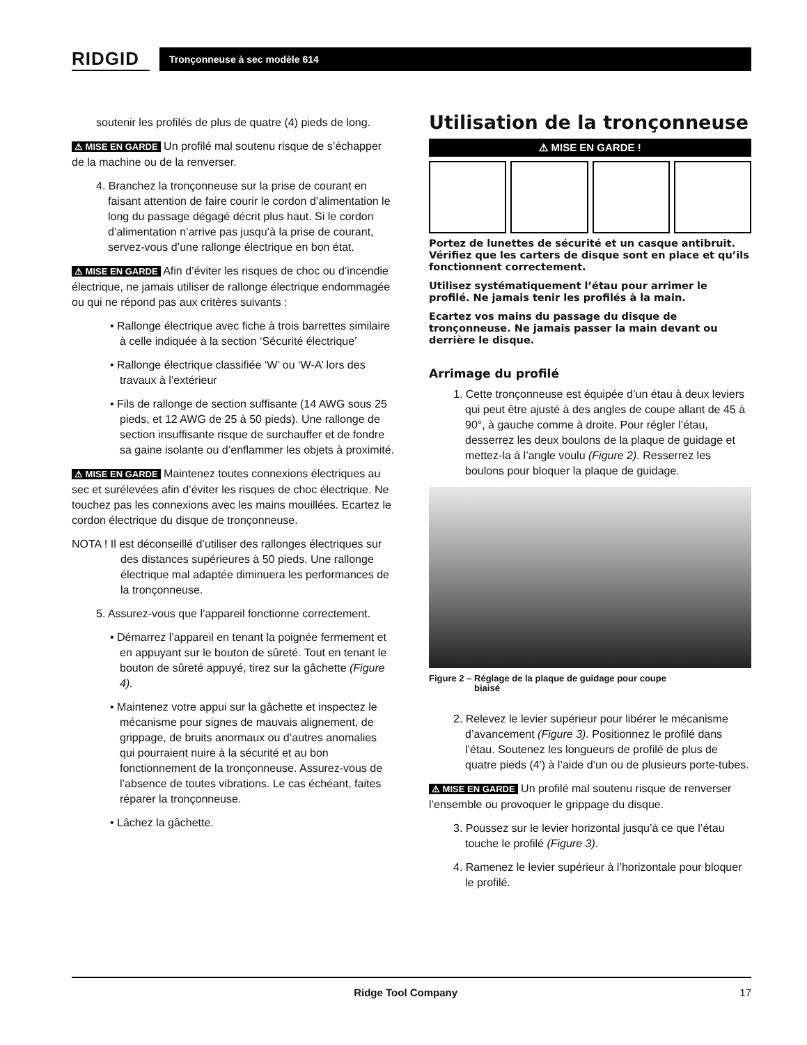RIDGID
Tronçonneuse à sec modèle 614
soutenir les profilés de plus de quatre (4) pieds de long.
⚠ MISE EN GARDE Un profilé mal soutenu risque de s’échapper de la machine ou de la renverser.
4. Branchez la tronçonneuse sur la prise de courant en faisant attention de faire courir le cordon d’alimentation le long du passage dégagé décrit plus haut. Si le cordon d’alimentation n’arrive pas jusqu’à la prise de courant, servez-vous d’une rallonge électrique en bon état.
⚠ MISE EN GARDE Afin d’éviter les risques de choc ou d’incendie électrique, ne jamais utiliser de rallonge électrique endommagée ou qui ne répond pas aux critères suivants :
• Rallonge électrique avec fiche à trois barrettes similaire à celle indiquée à la section ‘Sécurité électrique’
• Rallonge électrique classifiée ‘W’ ou ‘W-A’ lors des travaux à l’extérieur
• Fils de rallonge de section suffisante (14 AWG sous 25 pieds, et 12 AWG de 25 à 50 pieds). Une rallonge de section insuffisante risque de surchauffer et de fondre sa gaine isolante ou d’enflammer les objets à proximité.
⚠ MISE EN GARDE Maintenez toutes connexions électriques au sec et surélevées afin d’éviter les risques de choc électrique. Ne touchez pas les connexions avec les mains mouillées. Ecartez le cordon électrique du disque de tronçonneuse.
NOTA ! Il est déconseillé d’utiliser des rallonges électriques sur des distances supérieures à 50 pieds. Une rallonge électrique mal adaptée diminuera les performances de la tronçonneuse.
5. Assurez-vous que l’appareil fonctionne correctement.
• Démarrez l’appareil en tenant la poignée fermement et en appuyant sur le bouton de sûreté. Tout en tenant le bouton de sûreté appuyé, tirez sur la gâchette (Figure 4).
• Maintenez votre appui sur la gâchette et inspectez le mécanisme pour signes de mauvais alignement, de grippage, de bruits anormaux ou d’autres anomalies qui pourraient nuire à la sécurité et au bon fonctionnement de la tronçonneuse. Assurez-vous de l’absence de toutes vibrations. Le cas échéant, faites réparer la tronçonneuse.
• Lâchez la gâchette.
Utilisation de la tronçonneuse
⚠ MISE EN GARDE !
Portez de lunettes de sécurité et un casque antibruit. Vérifiez que les carters de disque sont en place et qu’ils fonctionnent correctement.
Utilisez systématiquement l’étau pour arrimer le profilé. Ne jamais tenir les profilés à la main.
Ecartez vos mains du passage du disque de tronçonneuse. Ne jamais passer la main devant ou derrière le disque.
Arrimage du profilé
1. Cette tronçonneuse est équipée d’un étau à deux leviers qui peut être ajusté à des angles de coupe allant de 45 à 90°, à gauche comme à droite. Pour régler l’étau, desserrez les deux boulons de la plaque de guidage et mettez-la à l’angle voulu (Figure 2). Resserrez les boulons pour bloquer la plaque de guidage.
Figure 2 – Réglage de la plaque de guidage pour coupe
biaisé
2. Relevez le levier supérieur pour libérer le mécanisme d’avancement (Figure 3). Positionnez le profilé dans l’étau. Soutenez les longueurs de profilé de plus de quatre pieds (4′) à l’aide d’un ou de plusieurs porte-tubes.
⚠ MISE EN GARDE Un profilé mal soutenu risque de renverser l’ensemble ou provoquer le grippage du disque.
3. Poussez sur le levier horizontal jusqu’à ce que l’étau touche le profilé (Figure 3).
4. Ramenez le levier supérieur à l’horizontale pour bloquer le profilé.
Ridge Tool Company 17